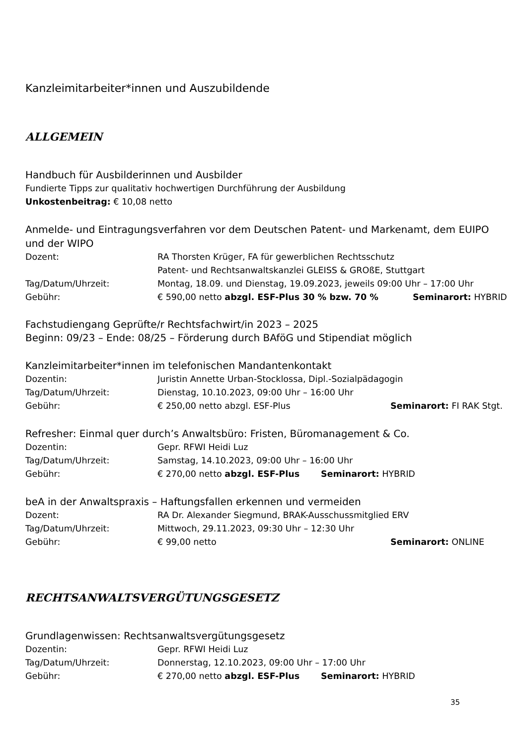Kanzleimitarbeiter*innen und Auszubildende
ALLGEMEIN
Handbuch für Ausbilderinnen und Ausbilder
Fundierte Tipps zur qualitativ hochwertigen Durchführung der Ausbildung
Unkostenbeitrag: € 10,08 netto
Anmelde- und Eintragungsverfahren vor dem Deutschen Patent- und Markenamt, dem EUIPO und der WIPO
Dozent: RA Thorsten Krüger, FA für gewerblichen Rechtsschutz
Patent- und Rechtsanwaltskanzlei GLEISS & GROßE, Stuttgart
Tag/Datum/Uhrzeit: Montag, 18.09. und Dienstag, 19.09.2023, jeweils 09:00 Uhr – 17:00 Uhr
Gebühr: € 590,00 netto abzgl. ESF-Plus 30 % bzw. 70 % Seminarort: HYBRID
Fachstudiengang Geprüfte/r Rechtsfachwirt/in 2023 – 2025
Beginn: 09/23 – Ende: 08/25 – Förderung durch BAföG und Stipendiat möglich
Kanzleimitarbeiter*innen im telefonischen Mandantenkontakt
Dozentin: Juristin Annette Urban-Stocklossa, Dipl.-Sozialpädagogin
Tag/Datum/Uhrzeit: Dienstag, 10.10.2023, 09:00 Uhr – 16:00 Uhr
Gebühr: € 250,00 netto abzgl. ESF-Plus Seminarort: FI RAK Stgt.
Refresher: Einmal quer durch’s Anwaltsbüro: Fristen, Büromanagement & Co.
Dozentin: Gepr. RFWI Heidi Luz
Tag/Datum/Uhrzeit: Samstag, 14.10.2023, 09:00 Uhr – 16:00 Uhr
Gebühr: € 270,00 netto abzgl. ESF-Plus Seminarort: HYBRID
beA in der Anwaltspraxis – Haftungsfallen erkennen und vermeiden
Dozent: RA Dr. Alexander Siegmund, BRAK-Ausschussmitglied ERV
Tag/Datum/Uhrzeit: Mittwoch, 29.11.2023, 09:30 Uhr – 12:30 Uhr
Gebühr: € 99,00 netto Seminarort: ONLINE
RECHTSANWALTSVERGÜTUNGSGESETZ
Grundlagenwissen: Rechtsanwaltsvergütungsgesetz
Dozentin: Gepr. RFWI Heidi Luz
Tag/Datum/Uhrzeit: Donnerstag, 12.10.2023, 09:00 Uhr – 17:00 Uhr
Gebühr: € 270,00 netto abzgl. ESF-Plus Seminarort: HYBRID
35